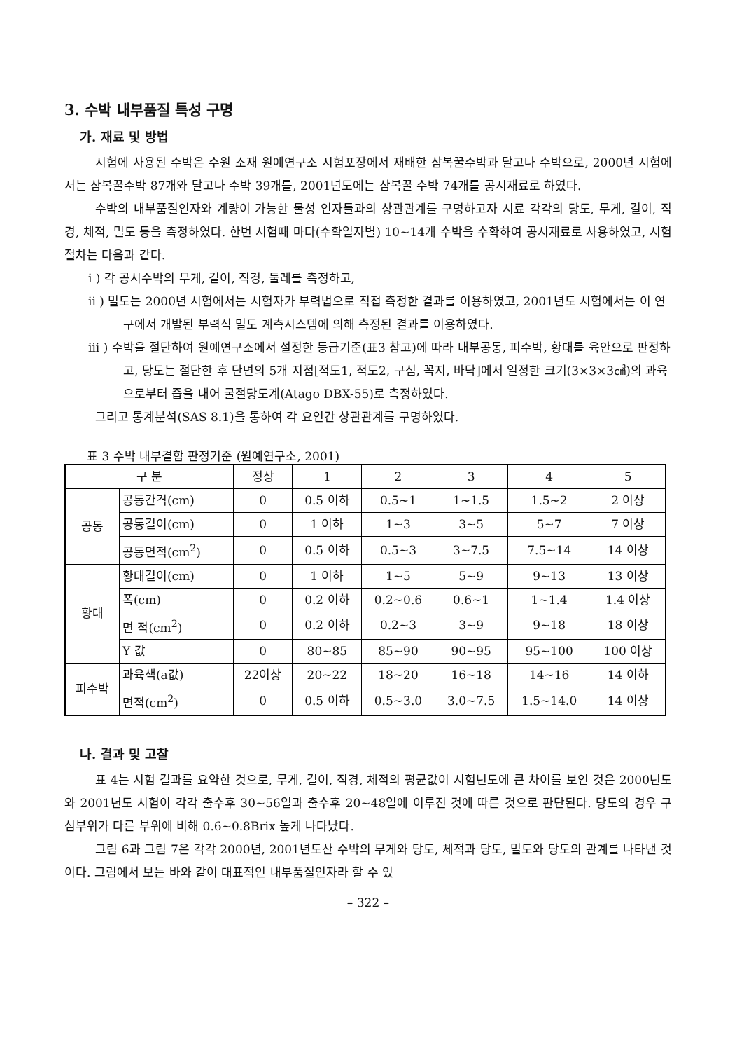3. 수박 내부품질 특성 구명
가. 재료 및 방법
시험에 사용된 수박은 수원 소재 원예연구소 시험포장에서 재배한 삼복꿀수박과 달고나 수박으로, 2000년 시험에서는 삼복꿀수박 87개와 달고나 수박 39개를, 2001년도에는 삼복꿀 수박 74개를 공시재료로 하였다.
수박의 내부품질인자와 계량이 가능한 물성 인자들과의 상관관계를 구명하고자 시료 각각의 당도, 무게, 길이, 직경, 체적, 밀도 등을 측정하였다. 한번 시험때 마다(수확일자별) 10~14개 수박을 수확하여 공시재료로 사용하였고, 시험절차는 다음과 같다.
i ) 각 공시수박의 무게, 길이, 직경, 둘레를 측정하고,
ii ) 밀도는 2000년 시험에서는 시험자가 부력법으로 직접 측정한 결과를 이용하였고, 2001년도 시험에서는 이 연구에서 개발된 부력식 밀도 계측시스템에 의해 측정된 결과를 이용하였다.
iii ) 수박을 절단하여 원예연구소에서 설정한 등급기준(표3 참고)에 따라 내부공동, 피수박, 황대를 육안으로 판정하고, 당도는 절단한 후 단면의 5개 지점[적도1, 적도2, 구심, 꼭지, 바닥]에서 일정한 크기(3×3×3㎤)의 과육으로부터 즙을 내어 굴절당도계(Atago DBX-55)로 측정하였다.
그리고 통계분석(SAS 8.1)을 통하여 각 요인간 상관관계를 구명하였다.
표 3 수박 내부결함 판정기준 (원예연구소, 2001)
| 구 분 | | 정상 | 1 | 2 | 3 | 4 | 5 |
| --- | --- | --- | --- | --- | --- | --- | --- |
| 공동 | 공동간격(cm) | 0 | 0.5 이하 | 0.5~1 | 1~1.5 | 1.5~2 | 2 이상 |
| | 공동길이(cm) | 0 | 1 이하 | 1~3 | 3~5 | 5~7 | 7 이상 |
| | 공동면적(cm<sup>2</sup>) | 0 | 0.5 이하 | 0.5~3 | 3~7.5 | 7.5~14 | 14 이상 |
| 황대 | 황대길이(cm) | 0 | 1 이하 | 1~5 | 5~9 | 9~13 | 13 이상 |
| | 폭(cm) | 0 | 0.2 이하 | 0.2~0.6 | 0.6~1 | 1~1.4 | 1.4 이상 |
| | 면 적(cm<sup>2</sup>) | 0 | 0.2 이하 | 0.2~3 | 3~9 | 9~18 | 18 이상 |
| | Y 값 | 0 | 80~85 | 85~90 | 90~95 | 95~100 | 100 이상 |
| 피수박 | 과육색(a값) | 22이상 | 20~22 | 18~20 | 16~18 | 14~16 | 14 이하 |
| | 면적(cm<sup>2</sup>) | 0 | 0.5 이하 | 0.5~3.0 | 3.0~7.5 | 1.5~14.0 | 14 이상 |
나. 결과 및 고찰
표 4는 시험 결과를 요약한 것으로, 무게, 길이, 직경, 체적의 평균값이 시험년도에 큰 차이를 보인 것은 2000년도와 2001년도 시험이 각각 출수후 30~56일과 출수후 20~48일에 이루진 것에 따른 것으로 판단된다. 당도의 경우 구심부위가 다른 부위에 비해 0.6~0.8Brix 높게 나타났다.
그림 6과 그림 7은 각각 2000년, 2001년도산 수박의 무게와 당도, 체적과 당도, 밀도와 당도의 관계를 나타낸 것이다. 그림에서 보는 바와 같이 대표적인 내부품질인자라 할 수 있
– 322 –